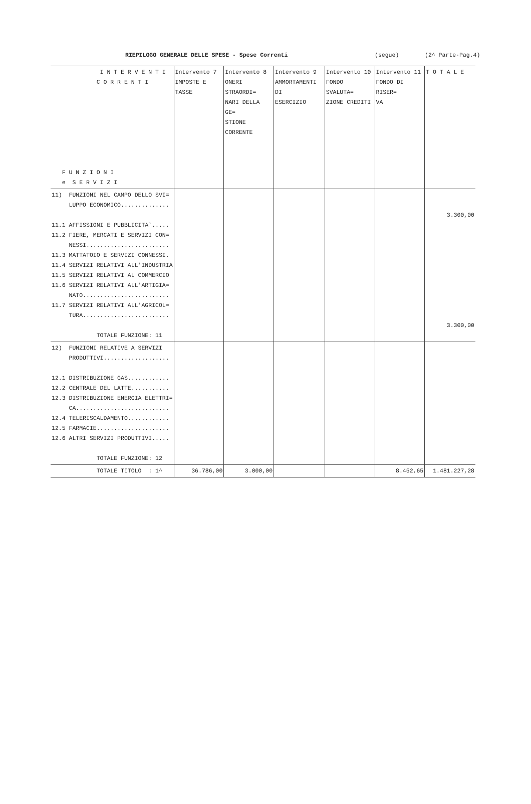RIEPILOGO GENERALE DELLE SPESE - Spese Correnti (segue) (2^ Parte-Pag.4)
| I N T E R V E N T I C O R R E N T I F U N Z I O N I e S E R V I Z I | Intervento 7 IMPOSTE E TASSE | Intervento 8 ONERI STRAORDI= NARI DELLA GE= STIONE CORRENTE | Intervento 9 AMMORTAMENTI DI ESERCIZIO | Intervento 10 FONDO SVALUTA= ZIONE CREDITI | Intervento 11 FONDO DI RISER= VA | T O T A L E |
| --- | --- | --- | --- | --- | --- | --- |
| 11) FUNZIONI NEL CAMPO DELLO SVI= LUPPO ECONOMICO.............. 11.1 AFFISSIONI E PUBBLICITA`..... 11.2 FIERE, MERCATI E SERVIZI CON= NESSI........................ 11.3 MATTATOIO E SERVIZI CONNESSI. 11.4 SERVIZI RELATIVI ALL'INDUSTRIA 11.5 SERVIZI RELATIVI AL COMMERCIO 11.6 SERVIZI RELATIVI ALL'ARTIGIA= NATO......................... 11.7 SERVIZI RELATIVI ALL'AGRICOL= TURA......................... TOTALE FUNZIONE: 11 | | | | | | 3.300,00 3.300,00 |
| 12) FUNZIONI RELATIVE A SERVIZI PRODUTTIVI................... 12.1 DISTRIBUZIONE GAS............ 12.2 CENTRALE DEL LATTE........... 12.3 DISTRIBUZIONE ENERGIA ELETTRI= CA........................... 12.4 TELERISCALDAMENTO............ 12.5 FARMACIE..................... 12.6 ALTRI SERVIZI PRODUTTIVI..... TOTALE FUNZIONE: 12 | | | | | | |
| TOTALE TITOLO : 1^ | 36.786,00 | 3.000,00 | | | 8.452,65 | 1.481.227,28 |